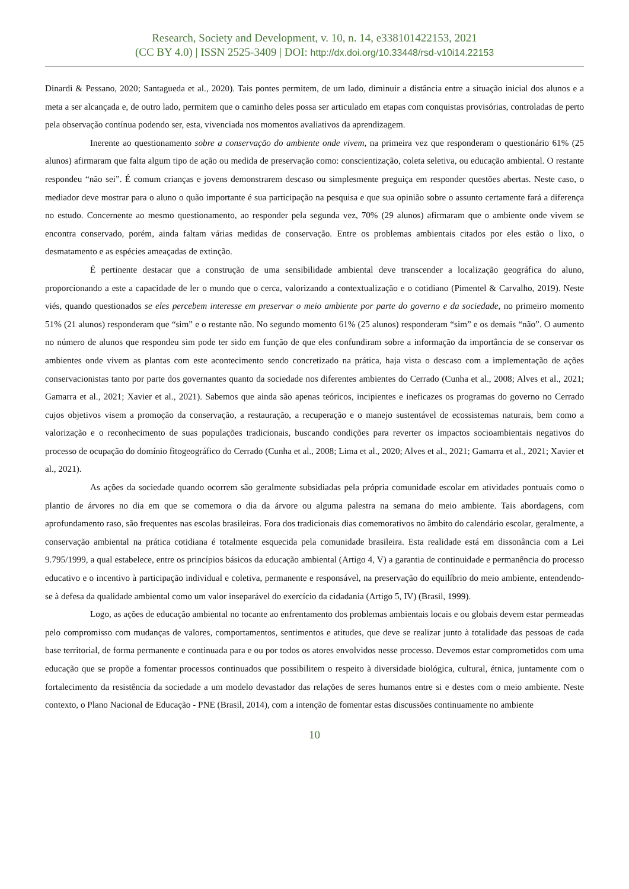Research, Society and Development, v. 10, n. 14, e338101422153, 2021
(CC BY 4.0) | ISSN 2525-3409 | DOI: http://dx.doi.org/10.33448/rsd-v10i14.22153
Dinardi & Pessano, 2020; Santagueda et al., 2020). Tais pontes permitem, de um lado, diminuir a distância entre a situação inicial dos alunos e a meta a ser alcançada e, de outro lado, permitem que o caminho deles possa ser articulado em etapas com conquistas provisórias, controladas de perto pela observação contínua podendo ser, esta, vivenciada nos momentos avaliativos da aprendizagem.
Inerente ao questionamento sobre a conservação do ambiente onde vivem, na primeira vez que responderam o questionário 61% (25 alunos) afirmaram que falta algum tipo de ação ou medida de preservação como: conscientização, coleta seletiva, ou educação ambiental. O restante respondeu “não sei”. É comum crianças e jovens demonstrarem descaso ou simplesmente preguiça em responder questões abertas. Neste caso, o mediador deve mostrar para o aluno o quão importante é sua participação na pesquisa e que sua opinião sobre o assunto certamente fará a diferença no estudo. Concernente ao mesmo questionamento, ao responder pela segunda vez, 70% (29 alunos) afirmaram que o ambiente onde vivem se encontra conservado, porém, ainda faltam várias medidas de conservação. Entre os problemas ambientais citados por eles estão o lixo, o desmatamento e as espécies ameaçadas de extinção.
É pertinente destacar que a construção de uma sensibilidade ambiental deve transcender a localização geográfica do aluno, proporcionando a este a capacidade de ler o mundo que o cerca, valorizando a contextualização e o cotidiano (Pimentel & Carvalho, 2019). Neste viés, quando questionados se eles percebem interesse em preservar o meio ambiente por parte do governo e da sociedade, no primeiro momento 51% (21 alunos) responderam que “sim” e o restante não. No segundo momento 61% (25 alunos) responderam “sim” e os demais “não”. O aumento no número de alunos que respondeu sim pode ter sido em função de que eles confundiram sobre a informação da importância de se conservar os ambientes onde vivem as plantas com este acontecimento sendo concretizado na prática, haja vista o descaso com a implementação de ações conservacionistas tanto por parte dos governantes quanto da sociedade nos diferentes ambientes do Cerrado (Cunha et al., 2008; Alves et al., 2021; Gamarra et al., 2021; Xavier et al., 2021). Sabemos que ainda são apenas teóricos, incipientes e ineficazes os programas do governo no Cerrado cujos objetivos visem a promoção da conservação, a restauração, a recuperação e o manejo sustentável de ecossistemas naturais, bem como a valorização e o reconhecimento de suas populações tradicionais, buscando condições para reverter os impactos socioambientais negativos do processo de ocupação do domínio fitogeográfico do Cerrado (Cunha et al., 2008; Lima et al., 2020; Alves et al., 2021; Gamarra et al., 2021; Xavier et al., 2021).
As ações da sociedade quando ocorrem são geralmente subsidiadas pela própria comunidade escolar em atividades pontuais como o plantio de árvores no dia em que se comemora o dia da árvore ou alguma palestra na semana do meio ambiente. Tais abordagens, com aprofundamento raso, são frequentes nas escolas brasileiras. Fora dos tradicionais dias comemorativos no âmbito do calendário escolar, geralmente, a conservação ambiental na prática cotidiana é totalmente esquecida pela comunidade brasileira. Esta realidade está em dissonância com a Lei 9.795/1999, a qual estabelece, entre os princípios básicos da educação ambiental (Artigo 4, V) a garantia de continuidade e permanência do processo educativo e o incentivo à participação individual e coletiva, permanente e responsável, na preservação do equilíbrio do meio ambiente, entendendo-se à defesa da qualidade ambiental como um valor inseparável do exercício da cidadania (Artigo 5, IV) (Brasil, 1999).
Logo, as ações de educação ambiental no tocante ao enfrentamento dos problemas ambientais locais e ou globais devem estar permeadas pelo compromisso com mudanças de valores, comportamentos, sentimentos e atitudes, que deve se realizar junto à totalidade das pessoas de cada base territorial, de forma permanente e continuada para e ou por todos os atores envolvidos nesse processo. Devemos estar comprometidos com uma educação que se propõe a fomentar processos continuados que possibilitem o respeito à diversidade biológica, cultural, étnica, juntamente com o fortalecimento da resistência da sociedade a um modelo devastador das relações de seres humanos entre si e destes com o meio ambiente. Neste contexto, o Plano Nacional de Educação - PNE (Brasil, 2014), com a intenção de fomentar estas discussões continuamente no ambiente
10